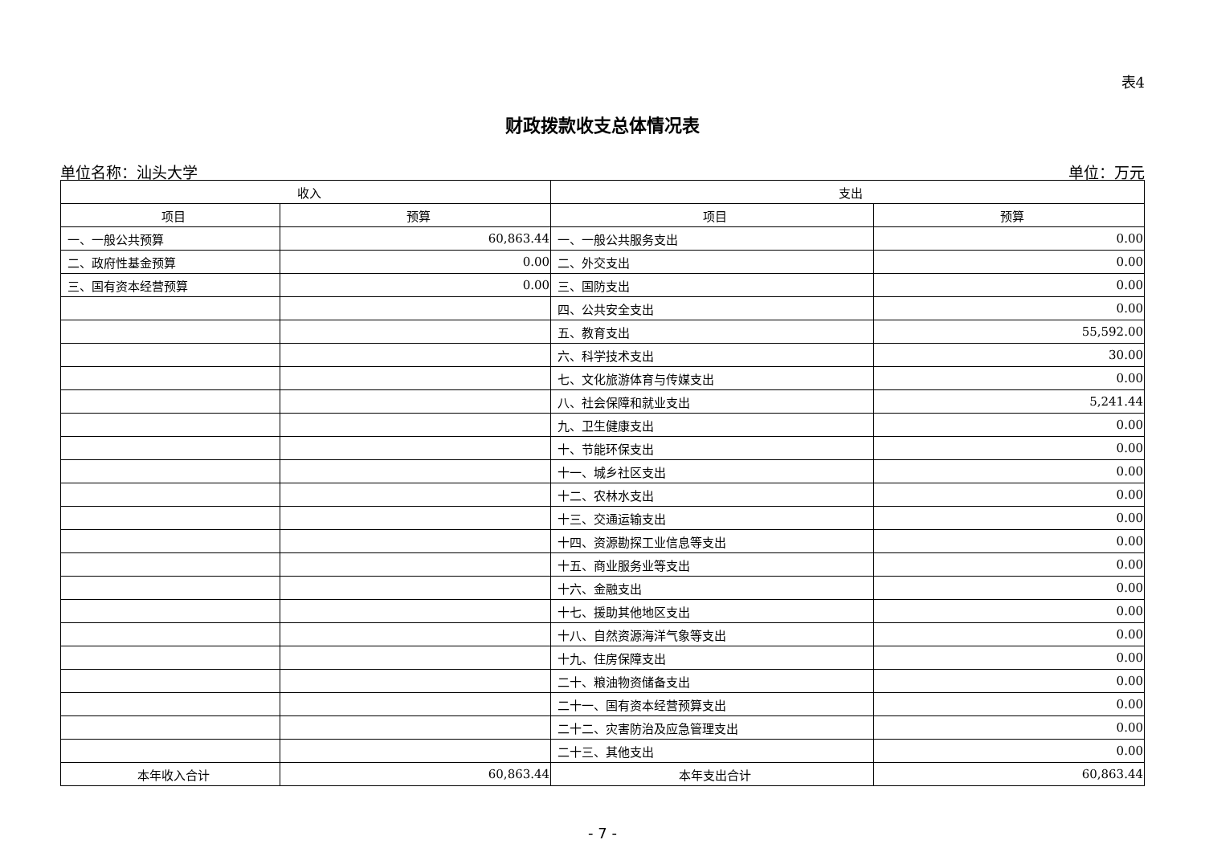表4
财政拨款收支总体情况表
单位名称：汕头大学 单位：万元
| 收入 | | 支出 | |
| --- | --- | --- | --- |
| 项目 | 预算 | 项目 | 预算 |
| 一、一般公共预算 | 60,863.44 | 一、一般公共服务支出 | 0.00 |
| 二、政府性基金预算 | 0.00 | 二、外交支出 | 0.00 |
| 三、国有资本经营预算 | 0.00 | 三、国防支出 | 0.00 |
| | | 四、公共安全支出 | 0.00 |
| | | 五、教育支出 | 55,592.00 |
| | | 六、科学技术支出 | 30.00 |
| | | 七、文化旅游体育与传媒支出 | 0.00 |
| | | 八、社会保障和就业支出 | 5,241.44 |
| | | 九、卫生健康支出 | 0.00 |
| | | 十、节能环保支出 | 0.00 |
| | | 十一、城乡社区支出 | 0.00 |
| | | 十二、农林水支出 | 0.00 |
| | | 十三、交通运输支出 | 0.00 |
| | | 十四、资源勘探工业信息等支出 | 0.00 |
| | | 十五、商业服务业等支出 | 0.00 |
| | | 十六、金融支出 | 0.00 |
| | | 十七、援助其他地区支出 | 0.00 |
| | | 十八、自然资源海洋气象等支出 | 0.00 |
| | | 十九、住房保障支出 | 0.00 |
| | | 二十、粮油物资储备支出 | 0.00 |
| | | 二十一、国有资本经营预算支出 | 0.00 |
| | | 二十二、灾害防治及应急管理支出 | 0.00 |
| | | 二十三、其他支出 | 0.00 |
| 本年收入合计 | 60,863.44 | 本年支出合计 | 60,863.44 |
- 7 -